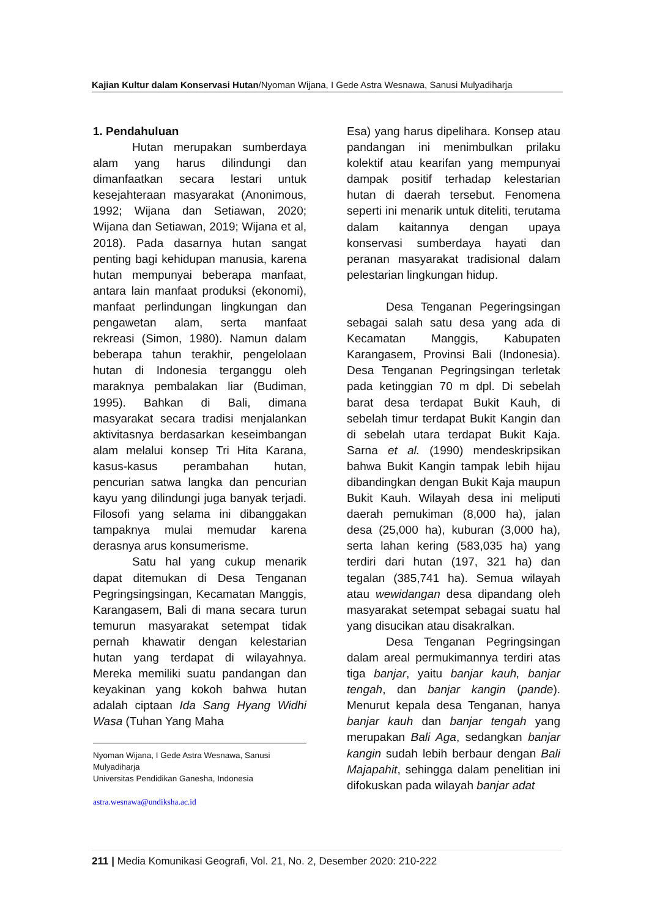Kajian Kultur dalam Konservasi Hutan/Nyoman Wijana, I Gede Astra Wesnawa, Sanusi Mulyadiharja
1. Pendahuluan
Hutan merupakan sumberdaya alam yang harus dilindungi dan dimanfaatkan secara lestari untuk kesejahteraan masyarakat (Anonimous, 1992; Wijana dan Setiawan, 2020; Wijana dan Setiawan, 2019; Wijana et al, 2018). Pada dasarnya hutan sangat penting bagi kehidupan manusia, karena hutan mempunyai beberapa manfaat, antara lain manfaat produksi (ekonomi), manfaat perlindungan lingkungan dan pengawetan alam, serta manfaat rekreasi (Simon, 1980). Namun dalam beberapa tahun terakhir, pengelolaan hutan di Indonesia terganggu oleh maraknya pembalakan liar (Budiman, 1995). Bahkan di Bali, dimana masyarakat secara tradisi menjalankan aktivitasnya berdasarkan keseimbangan alam melalui konsep Tri Hita Karana, kasus-kasus perambahan hutan, pencurian satwa langka dan pencurian kayu yang dilindungi juga banyak terjadi. Filosofi yang selama ini dibanggakan tampaknya mulai memudar karena derasnya arus konsumerisme.
Satu hal yang cukup menarik dapat ditemukan di Desa Tenganan Pegringsingsingan, Kecamatan Manggis, Karangasem, Bali di mana secara turun temurun masyarakat setempat tidak pernah khawatir dengan kelestarian hutan yang terdapat di wilayahnya. Mereka memiliki suatu pandangan dan keyakinan yang kokoh bahwa hutan adalah ciptaan Ida Sang Hyang Widhi Wasa (Tuhan Yang Maha
Nyoman Wijana, I Gede Astra Wesnawa, Sanusi Mulyadiharja
Universitas Pendidikan Ganesha, Indonesia
astra.wesnawa@undiksha.ac.id
Esa) yang harus dipelihara. Konsep atau pandangan ini menimbulkan prilaku kolektif atau kearifan yang mempunyai dampak positif terhadap kelestarian hutan di daerah tersebut. Fenomena seperti ini menarik untuk diteliti, terutama dalam kaitannya dengan upaya konservasi sumberdaya hayati dan peranan masyarakat tradisional dalam pelestarian lingkungan hidup.
Desa Tenganan Pegeringsingan sebagai salah satu desa yang ada di Kecamatan Manggis, Kabupaten Karangasem, Provinsi Bali (Indonesia). Desa Tenganan Pegringsingan terletak pada ketinggian 70 m dpl. Di sebelah barat desa terdapat Bukit Kauh, di sebelah timur terdapat Bukit Kangin dan di sebelah utara terdapat Bukit Kaja. Sarna et al. (1990) mendeskripsikan bahwa Bukit Kangin tampak lebih hijau dibandingkan dengan Bukit Kaja maupun Bukit Kauh. Wilayah desa ini meliputi daerah pemukiman (8,000 ha), jalan desa (25,000 ha), kuburan (3,000 ha), serta lahan kering (583,035 ha) yang terdiri dari hutan (197, 321 ha) dan tegalan (385,741 ha). Semua wilayah atau wewidangan desa dipandang oleh masyarakat setempat sebagai suatu hal yang disucikan atau disakralkan.
Desa Tenganan Pegringsingan dalam areal permukimannya terdiri atas tiga banjar, yaitu banjar kauh, banjar tengah, dan banjar kangin (pande). Menurut kepala desa Tenganan, hanya banjar kauh dan banjar tengah yang merupakan Bali Aga, sedangkan banjar kangin sudah lebih berbaur dengan Bali Majapahit, sehingga dalam penelitian ini difokuskan pada wilayah banjar adat
211 | Media Komunikasi Geografi, Vol. 21, No. 2, Desember 2020: 210-222